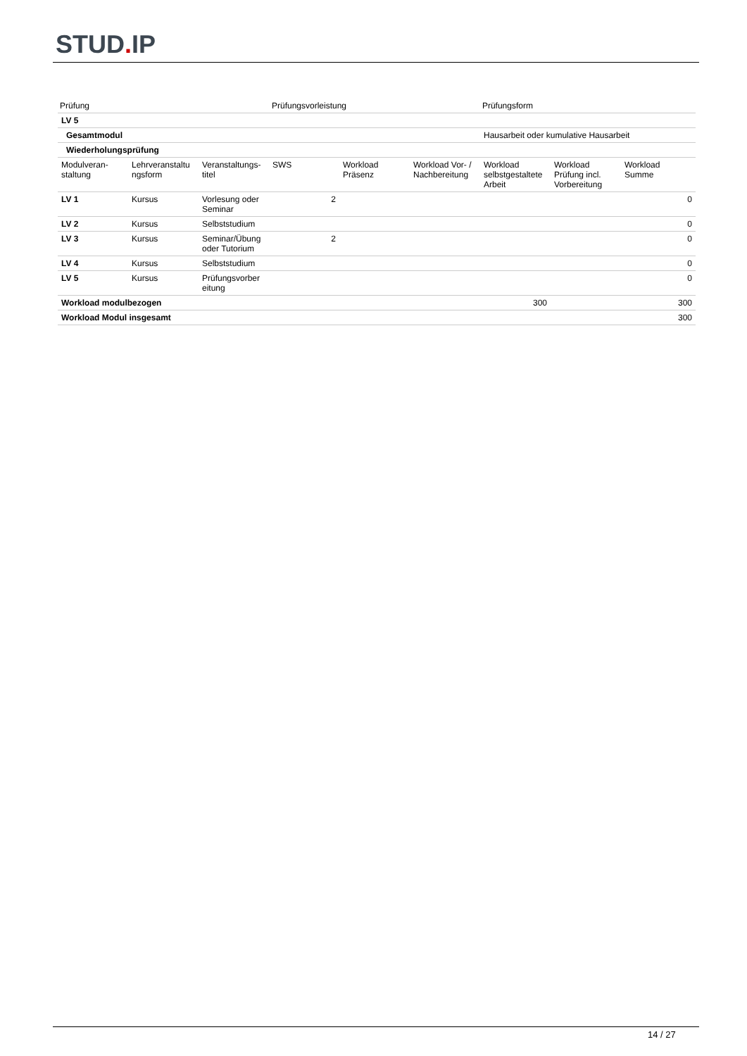STUD. IP
| Prüfung | Prüfungsvorleistung | Prüfungsform |
| --- | --- | --- |
| LV 5 | | | | | | | | |
| Gesamtmodul | | | | | | Hausarbeit oder kumulative Hausarbeit | | |
| Wiederholungsprüfung | | | | | | | | |
| Modulveran- staltung | Lehrveranstaltu ngsform | Veranstaltungs- titel | SWS | Workload Präsenz | Workload Vor- / Nachbereitung | Workload selbstgestaltete Arbeit | Workload Prüfung incl. Vorbereitung | Workload Summe |
| LV 1 | Kursus | Vorlesung oder Seminar | 2 | | | | | 0 |
| LV 2 | Kursus | Selbststudium | | | | | | 0 |
| LV 3 | Kursus | Seminar/Übung oder Tutorium | 2 | | | | | 0 |
| LV 4 | Kursus | Selbststudium | | | | | | 0 |
| LV 5 | Kursus | Prüfungsvorber eitung | | | | | | 0 |
| Workload modulbezogen | | | | | | 300 | | 300 |
| Workload Modul insgesamt | | | | | | | | 300 |
14 / 27